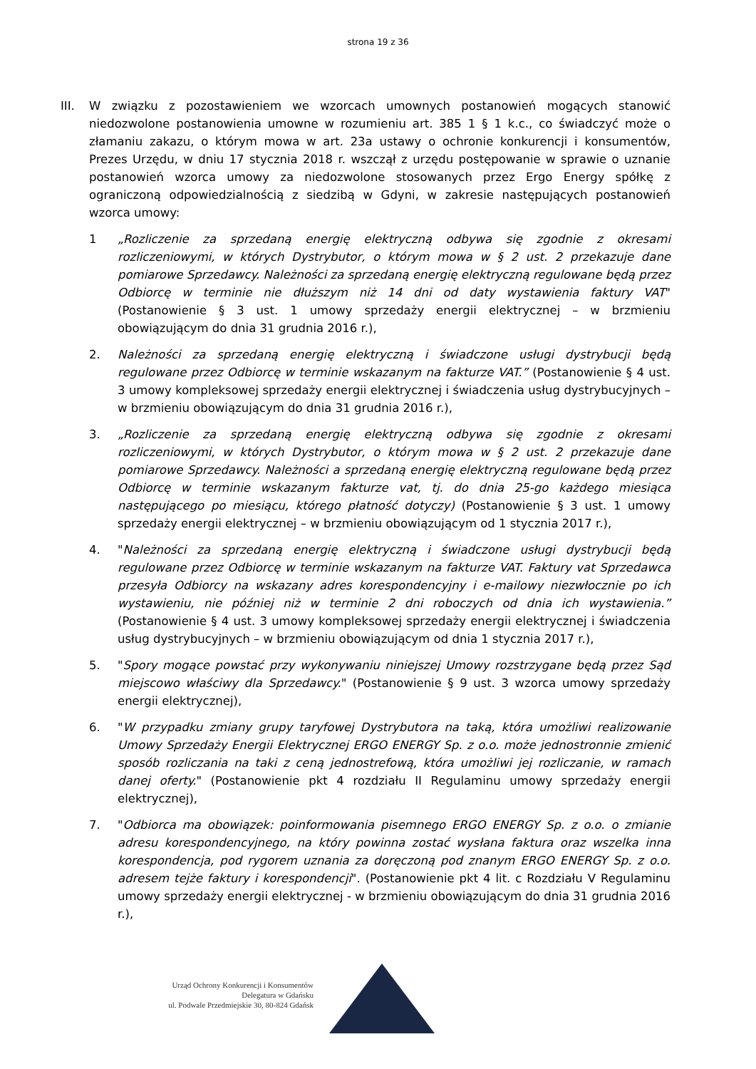strona 19 z 36
III. W związku z pozostawieniem we wzorcach umownych postanowień mogących stanowić niedozwolone postanowienia umowne w rozumieniu art. 385 1 § 1 k.c., co świadczyć może o złamaniu zakazu, o którym mowa w art. 23a ustawy o ochronie konkurencji i konsumentów, Prezes Urzędu, w dniu 17 stycznia 2018 r. wszczął z urzędu postępowanie w sprawie o uznanie postanowień wzorca umowy za niedozwolone stosowanych przez Ergo Energy spółkę z ograniczoną odpowiedzialnością z siedzibą w Gdyni, w zakresie następujących postanowień wzorca umowy:
1 „Rozliczenie za sprzedaną energię elektryczną odbywa się zgodnie z okresami rozliczeniowymi, w których Dystrybutor, o którym mowa w § 2 ust. 2 przekazuje dane pomiarowe Sprzedawcy. Należności za sprzedaną energię elektryczną regulowane będą przez Odbiorcę w terminie nie dłuższym niż 14 dni od daty wystawienia faktury VAT" (Postanowienie § 3 ust. 1 umowy sprzedaży energii elektrycznej – w brzmieniu obowiązującym do dnia 31 grudnia 2016 r.),
2. Należności za sprzedaną energię elektryczną i świadczone usługi dystrybucji będą regulowane przez Odbiorcę w terminie wskazanym na fakturze VAT.” (Postanowienie § 4 ust. 3 umowy kompleksowej sprzedaży energii elektrycznej i świadczenia usług dystrybucyjnych – w brzmieniu obowiązującym do dnia 31 grudnia 2016 r.),
3. „Rozliczenie za sprzedaną energię elektryczną odbywa się zgodnie z okresami rozliczeniowymi, w których Dystrybutor, o którym mowa w § 2 ust. 2 przekazuje dane pomiarowe Sprzedawcy. Należności a sprzedaną energię elektryczną regulowane będą przez Odbiorcę w terminie wskazanym fakturze vat, tj. do dnia 25-go każdego miesiąca następującego po miesiącu, którego płatność dotyczy) (Postanowienie § 3 ust. 1 umowy sprzedaży energii elektrycznej – w brzmieniu obowiązującym od 1 stycznia 2017 r.),
4. "Należności za sprzedaną energię elektryczną i świadczone usługi dystrybucji będą regulowane przez Odbiorcę w terminie wskazanym na fakturze VAT. Faktury vat Sprzedawca przesyła Odbiorcy na wskazany adres korespondencyjny i e-mailowy niezwłocznie po ich wystawieniu, nie później niż w terminie 2 dni roboczych od dnia ich wystawienia.” (Postanowienie § 4 ust. 3 umowy kompleksowej sprzedaży energii elektrycznej i świadczenia usług dystrybucyjnych – w brzmieniu obowiązującym od dnia 1 stycznia 2017 r.),
5. "Spory mogące powstać przy wykonywaniu niniejszej Umowy rozstrzygane będą przez Sąd miejscowo właściwy dla Sprzedawcy." (Postanowienie § 9 ust. 3 wzorca umowy sprzedaży energii elektrycznej),
6. "W przypadku zmiany grupy taryfowej Dystrybutora na taką, która umożliwi realizowanie Umowy Sprzedaży Energii Elektrycznej ERGO ENERGY Sp. z o.o. może jednostronnie zmienić sposób rozliczania na taki z ceną jednostrefową, która umożliwi jej rozliczanie, w ramach danej oferty." (Postanowienie pkt 4 rozdziału II Regulaminu umowy sprzedaży energii elektrycznej),
7. "Odbiorca ma obowiązek: poinformowania pisemnego ERGO ENERGY Sp. z o.o. o zmianie adresu korespondencyjnego, na który powinna zostać wysłana faktura oraz wszelka inna korespondencja, pod rygorem uznania za doręczoną pod znanym ERGO ENERGY Sp. z o.o. adresem tejże faktury i korespondencji". (Postanowienie pkt 4 lit. c Rozdziału V Regulaminu umowy sprzedaży energii elektrycznej - w brzmieniu obowiązującym do dnia 31 grudnia 2016 r.),
Urząd Ochrony Konkurencji i Konsumentów
Delegatura w Gdańsku
ul. Podwale Przedmiejskie 30, 80-824 Gdańsk